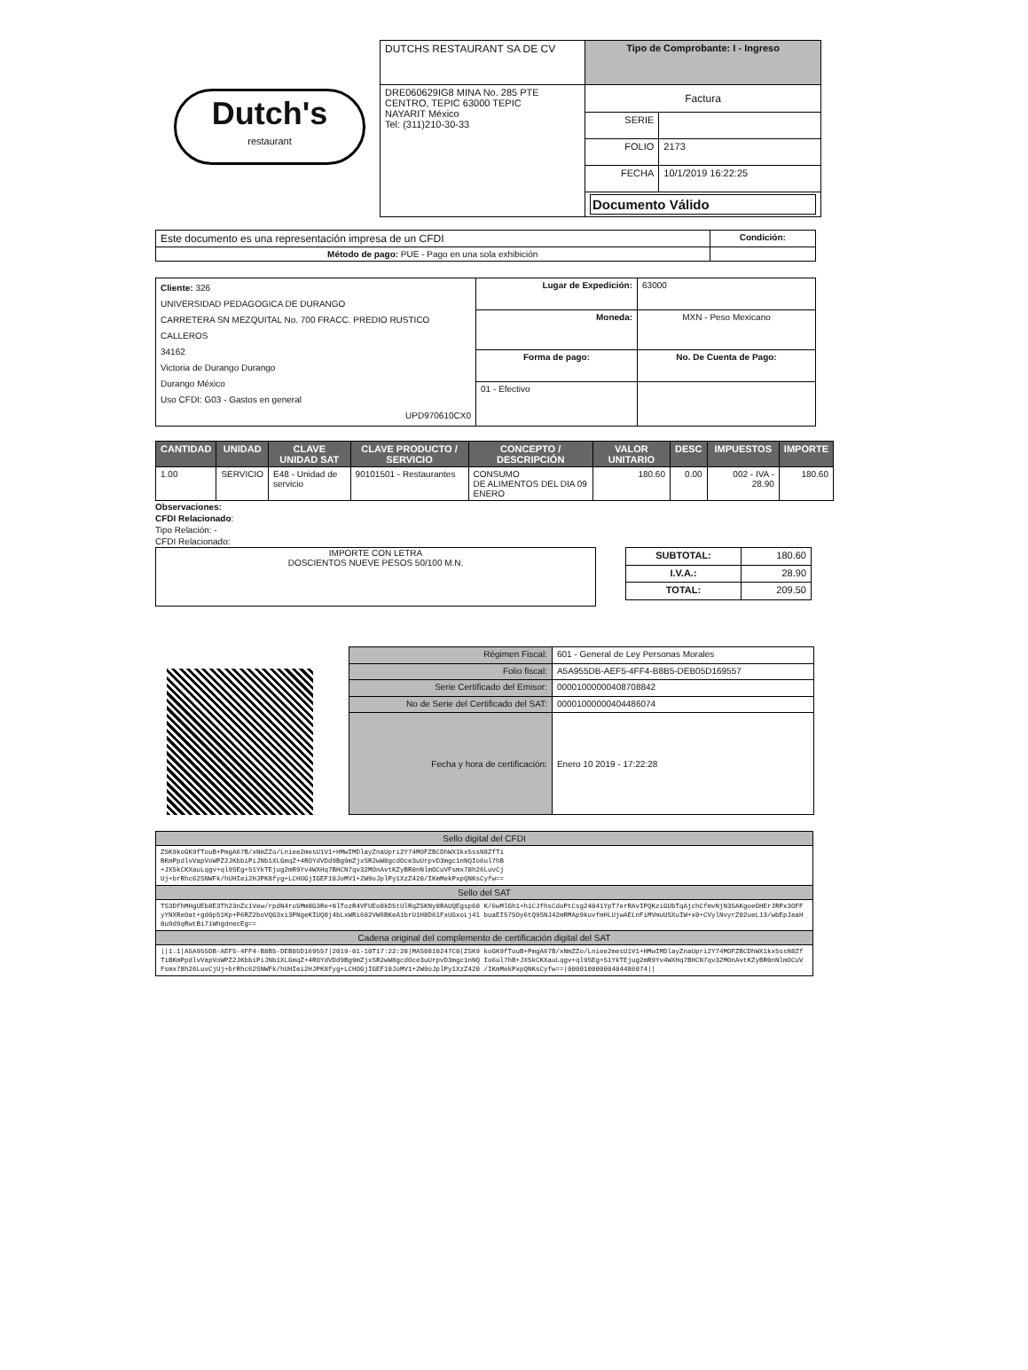Dutch's
restaurant
| DUTCHS RESTAURANT SA DE CV | Tipo de Comprobante: I - Ingreso | |
| DRE060629IG8 MINA No. 285 PTE CENTRO, TEPIC 63000 TEPIC NAYARIT México Tel: (311)210-30-33 | Factura | |
| | SERIE | |
| | FOLIO | 2173 |
| | FECHA | 10/1/2019 16:22:25 |
| | Documento Válido | |
| Este documento es una representación impresa de un CFDI | Condición: |
| Método de pago: PUE - Pago en una sola exhibición | |
| Cliente: 326 UNIVERSIDAD PEDAGOGICA DE DURANGO CARRETERA SN MEZQUITAL No. 700 FRACC. PREDIO RUSTICO CALLEROS 34162 Victoria de Durango Durango Durango México Uso CFDI: G03 - Gastos en general UPD970610CX0 | Lugar de Expedición: | 63000 |
| | Moneda: | MXN - Peso Mexicano |
| | Forma de pago: | No. De Cuenta de Pago: |
| | 01 - Efectivo | |
| CANTIDAD | UNIDAD | CLAVE UNIDAD SAT | CLAVE PRODUCTO / SERVICIO | CONCEPTO / DESCRIPCIÓN | VALOR UNITARIO | DESC | IMPUESTOS | IMPORTE |
| --- | --- | --- | --- | --- | --- | --- | --- | --- |
| 1.00 | SERVICIO | E48 - Unidad de servicio | 90101501 - Restaurantes | CONSUMO DE ALIMENTOS DEL DIA 09 ENERO | 180.60 | 0.00 | 002 - IVA - 28.90 | 180.60 |
Observaciones:
CFDI Relacionado:
Tipo Relación: -
CFDI Relacionado:
IMPORTE CON LETRA
DOSCIENTOS NUEVE PESOS 50/100 M.N.
| SUBTOTAL: | 180.60 |
| I.V.A.: | 28.90 |
| TOTAL: | 209.50 |
| Régimen Fiscal: | 601 - General de Ley Personas Morales |
| Folio fiscal: | A5A955DB-AEF5-4FF4-B8B5-DEB05D169557 |
| Serie Certificado del Emisor: | 00001000000408708842 |
| No de Serie del Certificado del SAT: | 00001000000404486074 |
| Fecha y hora de certificación: | Enero 10 2019 - 17:22:28 |
| Sello digital del CFDI |
| --- |
| ZSK9koGK9fTouB+PmgA67B/xNmZZo/Lniee2mesU1V1+HMwIMDlayZnaUpri2Y74MOFZBCDhWX1kx5ssN8ZfTi BKmPpdlvVapVoWPZ2JKbbiPiJNb1XLGmqZ+4ROYdVDd9Bg9mZjxSR2wW8gcdOce3uUrpvD3mgc1nNQIo6ul7hB +JX5kCKXauLqgv+ql9SEg+51YkTEjug2mR9Yv4WXHq7BHCN7qv32MOnAvtKZyBR0nNlmOCuVFsmx78h26LuvCj Uj+brRhc62SNWFk/hUHIei2HJPK8fyg+LCHOGjIGEF10JoMV1+2W9oJplPy1XzZ420/IKmMekPxpQNKsCyfw== |
| Sello del SAT |
| TS3DfhMHgUEb8E3Th23nZc1Vew/rpdN4ro5Mm8G3Re+NlTozR4VFUEo8kD5tUlRqZ5KNy8RAUQEgsp60 K/6wMlGh1+hiCJfhsCdoPtCsg24041YpT7erRAvIPQKziGUbTqAjchCfmvNjN35AKgoeGHErJRPx3OFF yYNXReOat+gd0p51Kp+P6RZ2boVQG3xi3PNgeKIUQ8j4bLxWRi602VW6BKeA1brU1H8D61FxUGxoLj41 buaEI575Oy6tQ9SNJ42mRMAp9kuvfmHLUjwAELnFiMVmuUSXuIW+x0+CVylNvyrZ02ueL13/wbEpJaaH 0u9d9qRwtBi7iWhgdnecEg== |
| Cadena original del complemento de certificación digital del SAT |
| //1.1/A5A955DB-AEF5-4FF4-B8B5-DEB05D169557/2019-01-10T17:22:28/MAS0810247C0/ZSK9 koGK9fTouB+PmgA67B/xNmZZo/Lniee2mesU1V1+HMwIMDlayZnaUpri2Y74MOFZBCDhWX1kx5ssN8Zf TiBKmPpdlvVapVoWPZ2JKbbiPiJNb1XLGmqZ+4ROYdVDd9Bg9mZjxSR2wW8gcdOce3uUrpvD3mgc1nNQ Io6ul7hB+JX5kCKXauLqgv+ql9SEg+51YkTEjug2mR9Yv4WXHq7BHCN7qv32MOnAvtKZyBR0nNlmOCuV Fsmx78h26LuvCjUj+brRhc62SNWFk/hUHIei2HJPK8fyg+LCHOGjIGEF10JoMV1+2W9oJplPy1XzZ420 /IKmMekPxpQNKsCyfw==/00001000000404486074// |